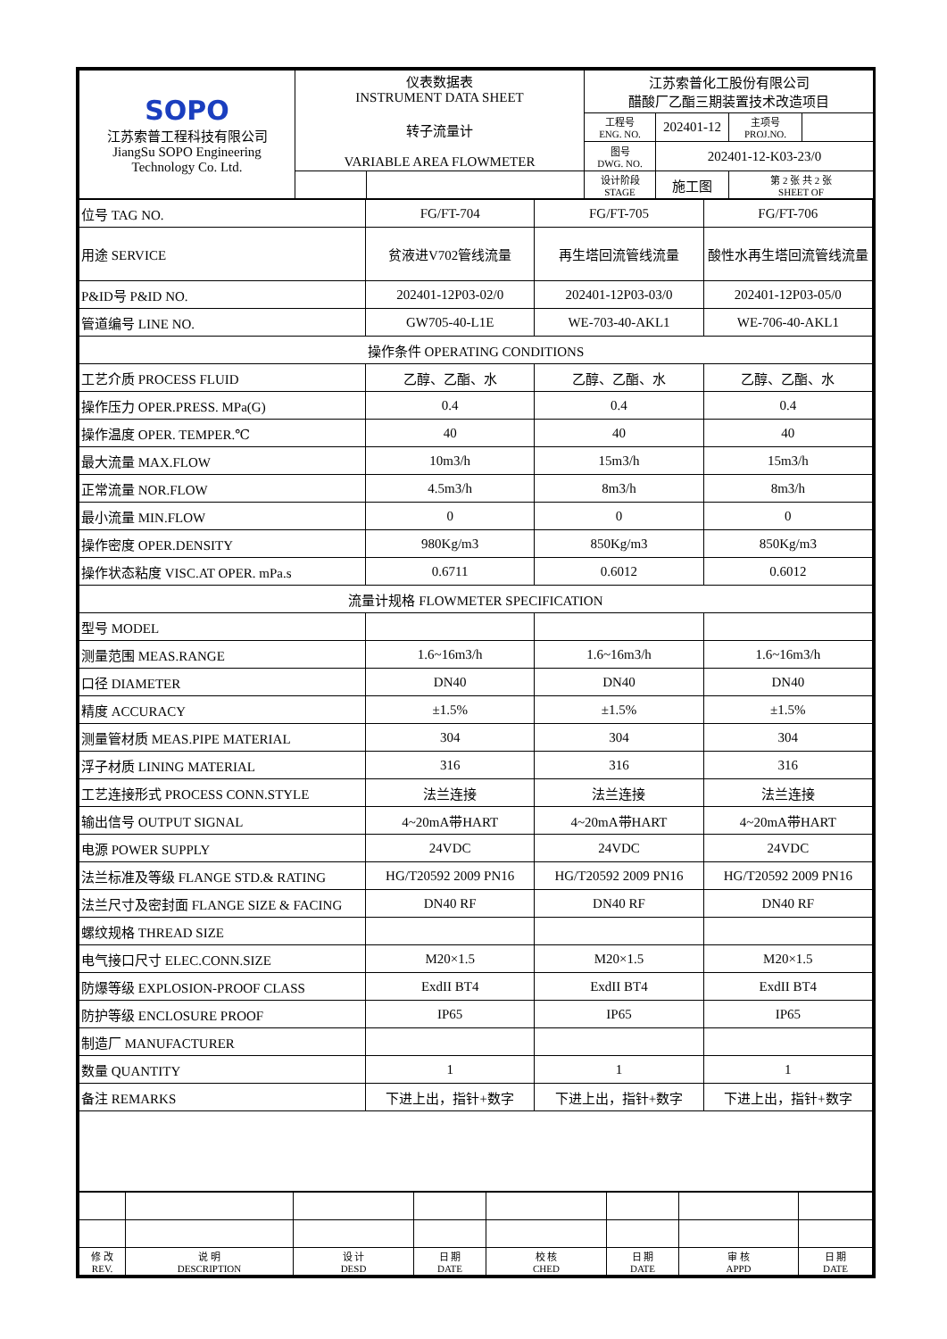| SOPO 江苏索普工程科技有限公司 JiangSu SOPO Engineering Technology Co. Ltd. | 仪表数据表 INSTRUMENT DATA SHEET 转子流量计 VARIABLE AREA FLOWMETER | | 江苏索普化工股份有限公司 醋酸厂乙酯三期装置技术改造项目 | | | |
| | | | 工程号 ENG. NO. | 202401-12 | 主项号 PROJ.NO. | |
| | | | 图号 DWG. NO. | 202401-12-K03-23/0 | | |
| | | | 设计阶段 STAGE | 施工图 | 第 2 张 共 2 张 SHEET OF | |
| 位号 TAG NO. | FG/FT-704 | FG/FT-705 | FG/FT-706 |
| 用途 SERVICE | 贫液进V702管线流量 | 再生塔回流管线流量 | 酸性水再生塔回流管线流量 |
| P&ID号 P&ID NO. | 202401-12P03-02/0 | 202401-12P03-03/0 | 202401-12P03-05/0 |
| 管道编号 LINE NO. | GW705-40-L1E | WE-703-40-AKL1 | WE-706-40-AKL1 |
| 操作条件 OPERATING CONDITIONS | | | |
| 工艺介质 PROCESS FLUID | 乙醇、乙酯、水 | 乙醇、乙酯、水 | 乙醇、乙酯、水 |
| 操作压力 OPER.PRESS. MPa(G) | 0.4 | 0.4 | 0.4 |
| 操作温度 OPER. TEMPER.℃ | 40 | 40 | 40 |
| 最大流量 MAX.FLOW | 10m3/h | 15m3/h | 15m3/h |
| 正常流量 NOR.FLOW | 4.5m3/h | 8m3/h | 8m3/h |
| 最小流量 MIN.FLOW | 0 | 0 | 0 |
| 操作密度 OPER.DENSITY | 980Kg/m3 | 850Kg/m3 | 850Kg/m3 |
| 操作状态粘度 VISC.AT OPER. mPa.s | 0.6711 | 0.6012 | 0.6012 |
| 流量计规格 FLOWMETER SPECIFICATION | | | |
| 型号 MODEL | | | |
| 测量范围 MEAS.RANGE | 1.6~16m3/h | 1.6~16m3/h | 1.6~16m3/h |
| 口径 DIAMETER | DN40 | DN40 | DN40 |
| 精度 ACCURACY | ±1.5% | ±1.5% | ±1.5% |
| 测量管材质 MEAS.PIPE MATERIAL | 304 | 304 | 304 |
| 浮子材质 LINING MATERIAL | 316 | 316 | 316 |
| 工艺连接形式 PROCESS CONN.STYLE | 法兰连接 | 法兰连接 | 法兰连接 |
| 输出信号 OUTPUT SIGNAL | 4~20mA带HART | 4~20mA带HART | 4~20mA带HART |
| 电源 POWER SUPPLY | 24VDC | 24VDC | 24VDC |
| 法兰标准及等级 FLANGE STD.& RATING | HG/T20592 2009 PN16 | HG/T20592 2009 PN16 | HG/T20592 2009 PN16 |
| 法兰尺寸及密封面 FLANGE SIZE & FACING | DN40 RF | DN40 RF | DN40 RF |
| 螺纹规格 THREAD SIZE | | | |
| 电气接口尺寸 ELEC.CONN.SIZE | M20×1.5 | M20×1.5 | M20×1.5 |
| 防爆等级 EXPLOSION-PROOF CLASS | ExdII BT4 | ExdII BT4 | ExdII BT4 |
| 防护等级 ENCLOSURE PROOF | IP65 | IP65 | IP65 |
| 制造厂 MANUFACTURER | | | |
| 数量 QUANTITY | 1 | 1 | 1 |
| 备注 REMARKS | 下进上出，指针+数字 | 下进上出，指针+数字 | 下进上出，指针+数字 |
| 修 改 REV. | 说 明 DESCRIPTION | 设 计 DESD | 日 期 DATE | 校 核 CHED | 日 期 DATE | 审 核 APPD | 日 期 DATE |